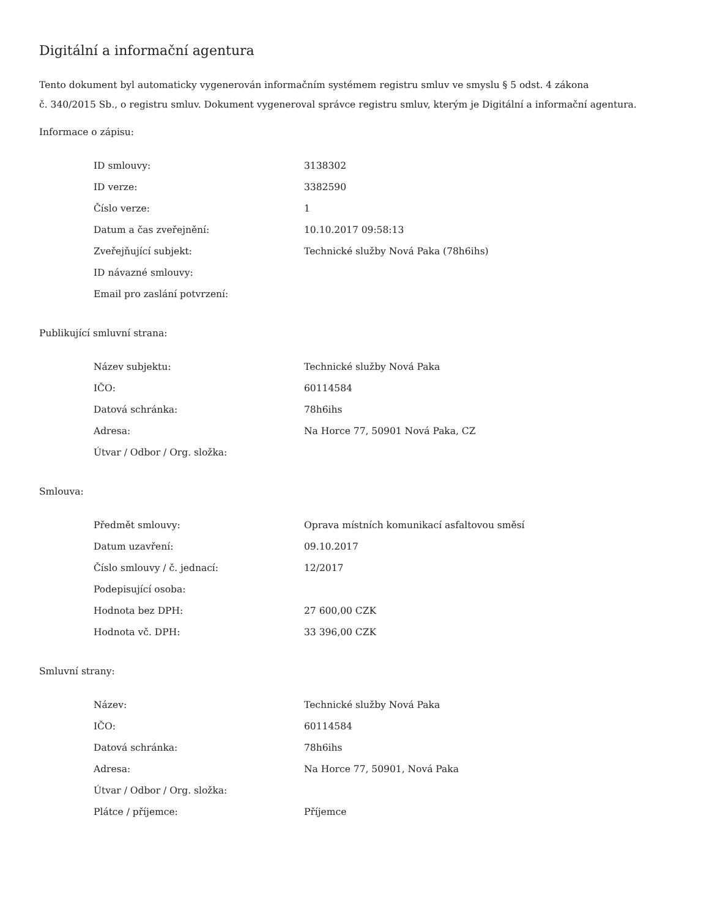Digitální a informační agentura
Tento dokument byl automaticky vygenerován informačním systémem registru smluv ve smyslu § 5 odst. 4 zákona
č. 340/2015 Sb., o registru smluv. Dokument vygeneroval správce registru smluv, kterým je Digitální a informační agentura.
Informace o zápisu:
| ID smlouvy: | 3138302 |
| ID verze: | 3382590 |
| Číslo verze: | 1 |
| Datum a čas zveřejnění: | 10.10.2017 09:58:13 |
| Zveřejňující subjekt: | Technické služby Nová Paka (78h6ihs) |
| ID návazné smlouvy: | |
| Email pro zaslání potvrzení: | |
Publikující smluvní strana:
| Název subjektu: | Technické služby Nová Paka |
| IČO: | 60114584 |
| Datová schránka: | 78h6ihs |
| Adresa: | Na Horce 77, 50901 Nová Paka, CZ |
| Útvar / Odbor / Org. složka: | |
Smlouva:
| Předmět smlouvy: | Oprava místních komunikací asfaltovou směsí |
| Datum uzavření: | 09.10.2017 |
| Číslo smlouvy / č. jednací: | 12/2017 |
| Podepisující osoba: | |
| Hodnota bez DPH: | 27 600,00 CZK |
| Hodnota vč. DPH: | 33 396,00 CZK |
Smluvní strany:
| Název: | Technické služby Nová Paka |
| IČO: | 60114584 |
| Datová schránka: | 78h6ihs |
| Adresa: | Na Horce 77, 50901, Nová Paka |
| Útvar / Odbor / Org. složka: | |
| Plátce / příjemce: | Příjemce |